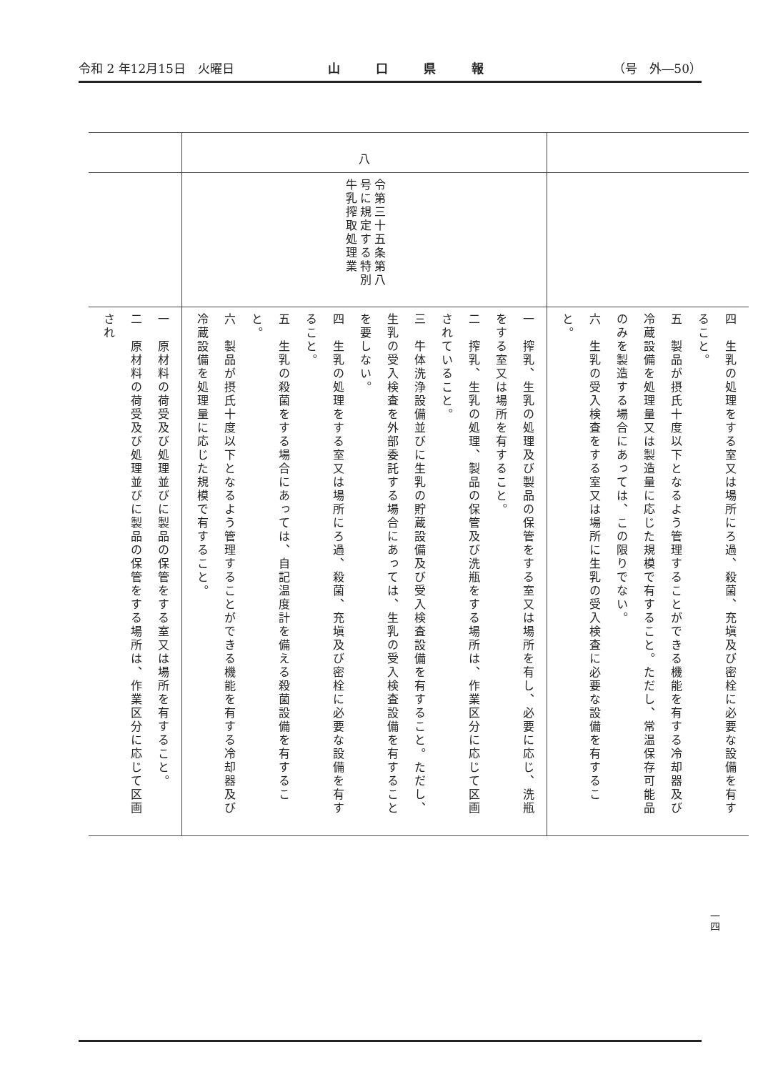令和 2 年12月15日　火曜日 山口県報 （号　外―50）
| | 八 | |
| | 令第三十五条第八号に規定する特別牛乳搾取処理業 | |
| 一 原材料の荷受及び処理並びに製品の保管をする室又は場所を有すること。 二 原材料の荷受及び処理並びに製品の保管をする場所は、作業区分に応じて区画され | 一 搾乳、生乳の処理及び製品の保管をする室又は場所を有し、必要に応じ、洗瓶をする室又は場所を有すること。 二 搾乳、生乳の処理、製品の保管及び洗瓶をする場所は、作業区分に応じて区画されていること。 三 牛体洗浄設備並びに生乳の貯蔵設備及び受入検査設備を有すること。ただし、生乳の受入検査を外部委託する場合にあっては、生乳の受入検査設備を有することを要しない。 四 生乳の処理をする室又は場所にろ過、殺菌、充塡及び密栓に必要な設備を有すること。 五 生乳の殺菌をする場合にあっては、自記温度計を備える殺菌設備を有すること。 六 製品が摂氏十度以下となるよう管理することができる機能を有する冷却器及び冷蔵設備を処理量に応じた規模で有すること。 | 四 生乳の処理をする室又は場所にろ過、殺菌、充塡及び密栓に必要な設備を有すること。 五 製品が摂氏十度以下となるよう管理することができる機能を有する冷却器及び冷蔵設備を処理量又は製造量に応じた規模で有すること。ただし、常温保存可能品のみを製造する場合にあっては、この限りでない。 六 生乳の受入検査をする室又は場所に生乳の受入検査に必要な設備を有すること。 |
一四